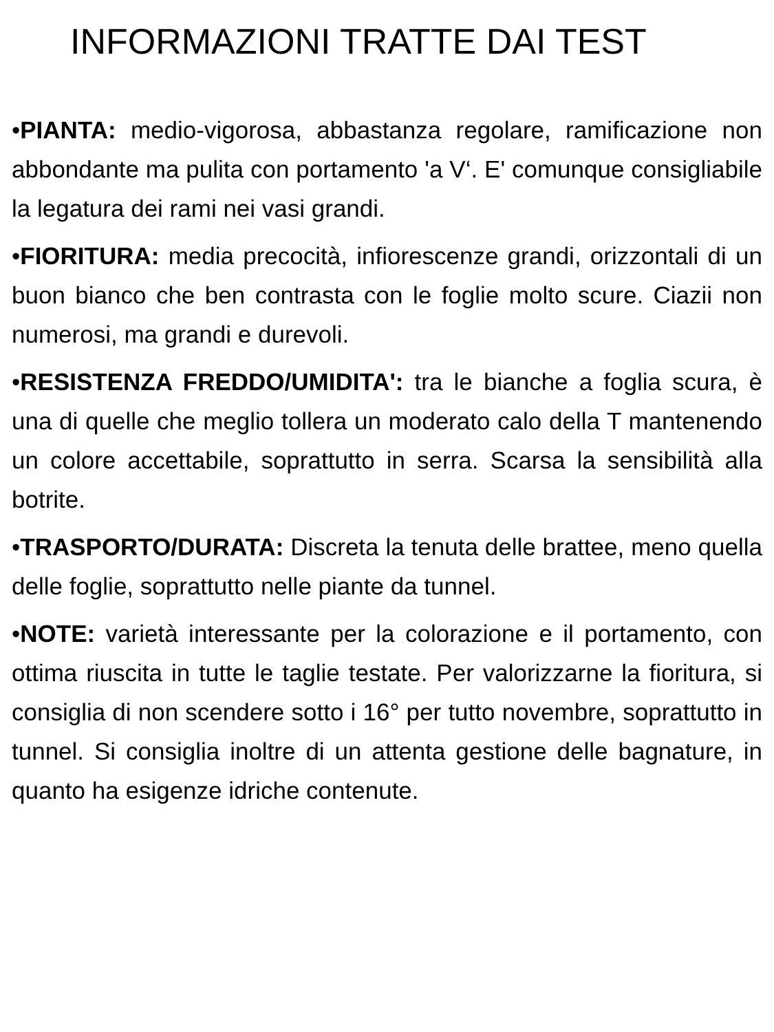INFORMAZIONI TRATTE DAI TEST
•PIANTA: medio-vigorosa, abbastanza regolare, ramificazione non abbondante ma pulita con portamento 'a V‘. E' comunque consigliabile la legatura dei rami nei vasi grandi.
•FIORITURA: media precocità, infiorescenze grandi, orizzontali di un buon bianco che ben contrasta con le foglie molto scure. Ciazii non numerosi, ma grandi e durevoli.
•RESISTENZA FREDDO/UMIDITA': tra le bianche a foglia scura, è una di quelle che meglio tollera un moderato calo della T mantenendo un colore accettabile, soprattutto in serra. Scarsa la sensibilità alla botrite.
•TRASPORTO/DURATA: Discreta la tenuta delle brattee, meno quella delle foglie, soprattutto nelle piante da tunnel.
•NOTE: varietà interessante per la colorazione e il portamento, con ottima riuscita in tutte le taglie testate. Per valorizzarne la fioritura, si consiglia di non scendere sotto i 16° per tutto novembre, soprattutto in tunnel. Si consiglia inoltre di un attenta gestione delle bagnature, in quanto ha esigenze idriche contenute.